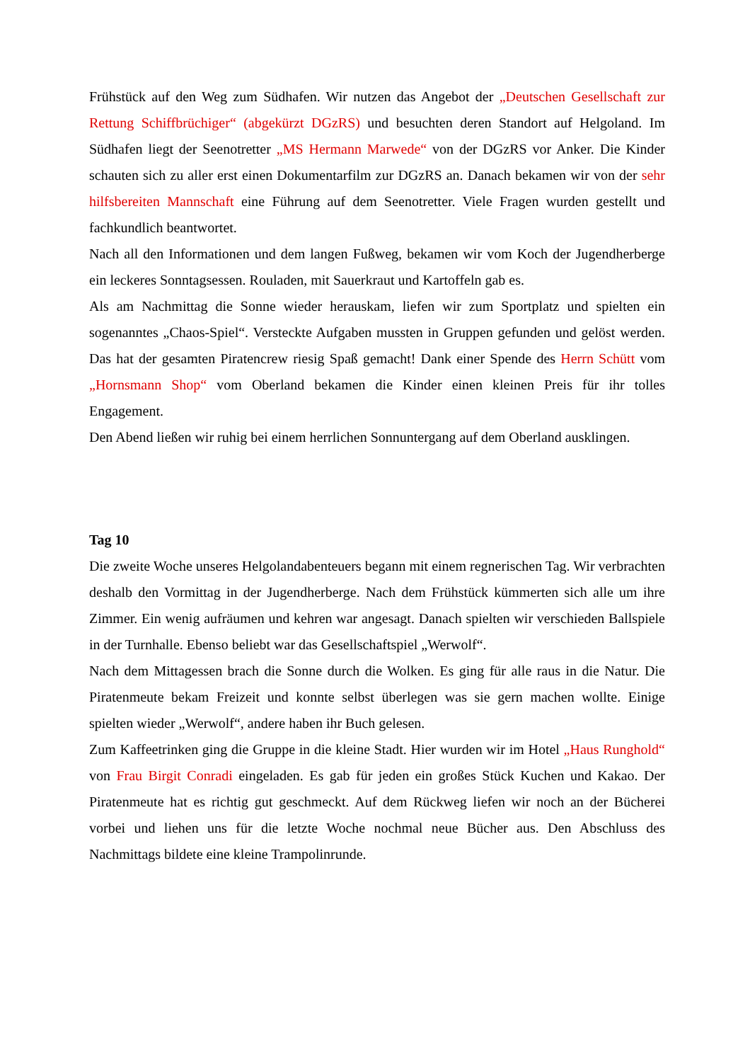Frühstück auf den Weg zum Südhafen. Wir nutzen das Angebot der „Deutschen Gesellschaft zur Rettung Schiffbrüchiger“ (abgekürzt DGzRS) und besuchten deren Standort auf Helgoland. Im Südhafen liegt der Seenotretter „MS Hermann Marwede“ von der DGzRS vor Anker. Die Kinder schauten sich zu aller erst einen Dokumentarfilm zur DGzRS an. Danach bekamen wir von der sehr hilfsbereiten Mannschaft eine Führung auf dem Seenotretter. Viele Fragen wurden gestellt und fachkundlich beantwortet.
Nach all den Informationen und dem langen Fußweg, bekamen wir vom Koch der Jugendherberge ein leckeres Sonntagsessen. Rouladen, mit Sauerkraut und Kartoffeln gab es.
Als am Nachmittag die Sonne wieder herauskam, liefen wir zum Sportplatz und spielten ein sogenanntes „Chaos-Spiel“. Versteckte Aufgaben mussten in Gruppen gefunden und gelöst werden. Das hat der gesamten Piratencrew riesig Spaß gemacht! Dank einer Spende des Herrn Schütt vom „Hornsmann Shop“ vom Oberland bekamen die Kinder einen kleinen Preis für ihr tolles Engagement.
Den Abend ließen wir ruhig bei einem herrlichen Sonnuntergang auf dem Oberland ausklingen.
Tag 10
Die zweite Woche unseres Helgolandabenteuers begann mit einem regnerischen Tag. Wir verbrachten deshalb den Vormittag in der Jugendherberge. Nach dem Frühstück kümmerten sich alle um ihre Zimmer. Ein wenig aufräumen und kehren war angesagt. Danach spielten wir verschieden Ballspiele in der Turnhalle. Ebenso beliebt war das Gesellschaftspiel „Werwolf“.
Nach dem Mittagessen brach die Sonne durch die Wolken. Es ging für alle raus in die Natur. Die Piratenmeute bekam Freizeit und konnte selbst überlegen was sie gern machen wollte. Einige spielten wieder „Werwolf“, andere haben ihr Buch gelesen.
Zum Kaffeetrinken ging die Gruppe in die kleine Stadt. Hier wurden wir im Hotel „Haus Runghold“ von Frau Birgit Conradi eingeladen. Es gab für jeden ein großes Stück Kuchen und Kakao. Der Piratenmeute hat es richtig gut geschmeckt. Auf dem Rückweg liefen wir noch an der Bücherei vorbei und liehen uns für die letzte Woche nochmal neue Bücher aus. Den Abschluss des Nachmittags bildete eine kleine Trampolinrunde.